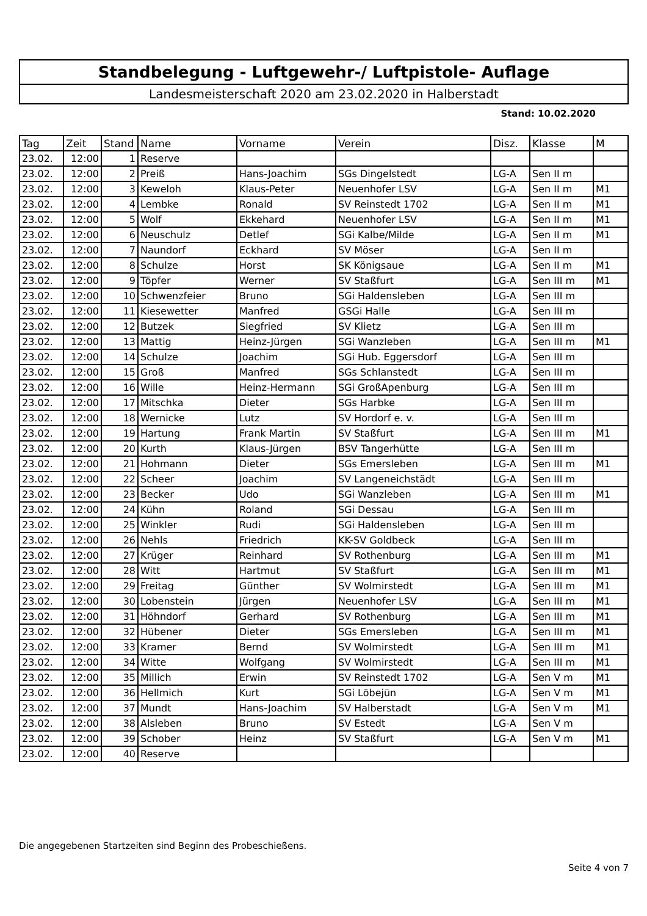Standbelegung - Luftgewehr-/ Luftpistole- Auflage
Landesmeisterschaft 2020 am 23.02.2020 in Halberstadt
Stand: 10.02.2020
| Tag | Zeit | Stand | Name | Vorname | Verein | Disz. | Klasse | M |
| --- | --- | --- | --- | --- | --- | --- | --- | --- |
| 23.02. | 12:00 | 1 | Reserve | | | | | |
| 23.02. | 12:00 | 2 | Preiß | Hans-Joachim | SGs Dingelstedt | LG-A | Sen II m | |
| 23.02. | 12:00 | 3 | Keweloh | Klaus-Peter | Neuenhofer LSV | LG-A | Sen II m | M1 |
| 23.02. | 12:00 | 4 | Lembke | Ronald | SV Reinstedt 1702 | LG-A | Sen II m | M1 |
| 23.02. | 12:00 | 5 | Wolf | Ekkehard | Neuenhofer LSV | LG-A | Sen II m | M1 |
| 23.02. | 12:00 | 6 | Neuschulz | Detlef | SGi Kalbe/Milde | LG-A | Sen II m | M1 |
| 23.02. | 12:00 | 7 | Naundorf | Eckhard | SV Möser | LG-A | Sen II m | |
| 23.02. | 12:00 | 8 | Schulze | Horst | SK Königsaue | LG-A | Sen II m | M1 |
| 23.02. | 12:00 | 9 | Töpfer | Werner | SV Staßfurt | LG-A | Sen III m | M1 |
| 23.02. | 12:00 | 10 | Schwenzfeier | Bruno | SGi Haldensleben | LG-A | Sen III m | |
| 23.02. | 12:00 | 11 | Kiesewetter | Manfred | GSGi Halle | LG-A | Sen III m | |
| 23.02. | 12:00 | 12 | Butzek | Siegfried | SV Klietz | LG-A | Sen III m | |
| 23.02. | 12:00 | 13 | Mattig | Heinz-Jürgen | SGi Wanzleben | LG-A | Sen III m | M1 |
| 23.02. | 12:00 | 14 | Schulze | Joachim | SGi Hub. Eggersdorf | LG-A | Sen III m | |
| 23.02. | 12:00 | 15 | Groß | Manfred | SGs Schlanstedt | LG-A | Sen III m | |
| 23.02. | 12:00 | 16 | Wille | Heinz-Hermann | SGi GroßApenburg | LG-A | Sen III m | |
| 23.02. | 12:00 | 17 | Mitschka | Dieter | SGs Harbke | LG-A | Sen III m | |
| 23.02. | 12:00 | 18 | Wernicke | Lutz | SV Hordorf e. v. | LG-A | Sen III m | |
| 23.02. | 12:00 | 19 | Hartung | Frank Martin | SV Staßfurt | LG-A | Sen III m | M1 |
| 23.02. | 12:00 | 20 | Kurth | Klaus-Jürgen | BSV Tangerhütte | LG-A | Sen III m | |
| 23.02. | 12:00 | 21 | Hohmann | Dieter | SGs Emersleben | LG-A | Sen III m | M1 |
| 23.02. | 12:00 | 22 | Scheer | Joachim | SV Langeneichstädt | LG-A | Sen III m | |
| 23.02. | 12:00 | 23 | Becker | Udo | SGi Wanzleben | LG-A | Sen III m | M1 |
| 23.02. | 12:00 | 24 | Kühn | Roland | SGi Dessau | LG-A | Sen III m | |
| 23.02. | 12:00 | 25 | Winkler | Rudi | SGi Haldensleben | LG-A | Sen III m | |
| 23.02. | 12:00 | 26 | Nehls | Friedrich | KK-SV Goldbeck | LG-A | Sen III m | |
| 23.02. | 12:00 | 27 | Krüger | Reinhard | SV Rothenburg | LG-A | Sen III m | M1 |
| 23.02. | 12:00 | 28 | Witt | Hartmut | SV Staßfurt | LG-A | Sen III m | M1 |
| 23.02. | 12:00 | 29 | Freitag | Günther | SV Wolmirstedt | LG-A | Sen III m | M1 |
| 23.02. | 12:00 | 30 | Lobenstein | Jürgen | Neuenhofer LSV | LG-A | Sen III m | M1 |
| 23.02. | 12:00 | 31 | Höhndorf | Gerhard | SV Rothenburg | LG-A | Sen III m | M1 |
| 23.02. | 12:00 | 32 | Hübener | Dieter | SGs Emersleben | LG-A | Sen III m | M1 |
| 23.02. | 12:00 | 33 | Kramer | Bernd | SV Wolmirstedt | LG-A | Sen III m | M1 |
| 23.02. | 12:00 | 34 | Witte | Wolfgang | SV Wolmirstedt | LG-A | Sen III m | M1 |
| 23.02. | 12:00 | 35 | Millich | Erwin | SV Reinstedt 1702 | LG-A | Sen V m | M1 |
| 23.02. | 12:00 | 36 | Hellmich | Kurt | SGi Löbejün | LG-A | Sen V m | M1 |
| 23.02. | 12:00 | 37 | Mundt | Hans-Joachim | SV Halberstadt | LG-A | Sen V m | M1 |
| 23.02. | 12:00 | 38 | Alsleben | Bruno | SV Estedt | LG-A | Sen V m | |
| 23.02. | 12:00 | 39 | Schober | Heinz | SV Staßfurt | LG-A | Sen V m | M1 |
| 23.02. | 12:00 | 40 | Reserve | | | | | |
Die angegebenen Startzeiten sind Beginn des Probeschießens.
Seite 4 von 7